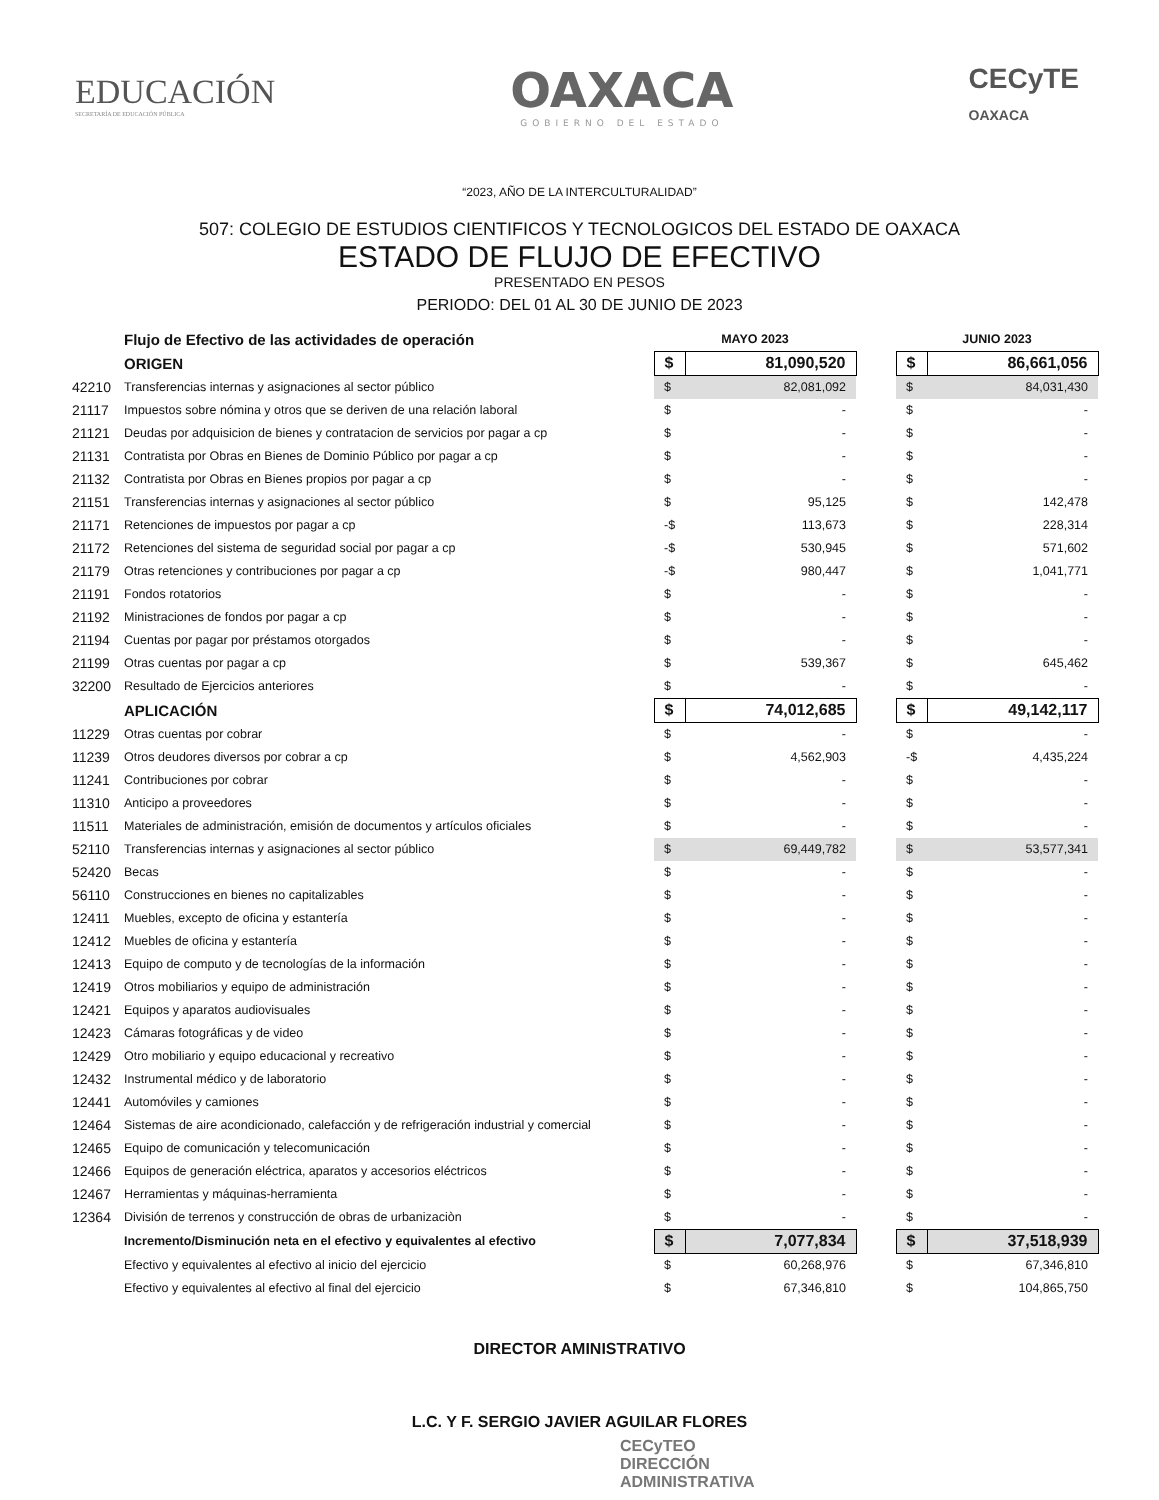EDUCACIÓN
SECRETARÍA DE EDUCACIÓN PÚBLICA
OAXACA
GOBIERNO DEL ESTADO
CECyTE
OAXACA
“2023, AÑO DE LA INTERCULTURALIDAD”
507: COLEGIO DE ESTUDIOS CIENTIFICOS Y TECNOLOGICOS DEL ESTADO DE OAXACA
ESTADO DE FLUJO DE EFECTIVO
PRESENTADO EN PESOS
PERIODO: DEL 01 AL 30 DE JUNIO DE 2023
| | Flujo de Efectivo de las actividades de operación | MAYO 2023 | | | JUNIO 2023 | |
| | ORIGEN | $ | 81,090,520 | | $ | 86,661,056 |
| 42210 | Transferencias internas y asignaciones al sector público | $ | 82,081,092 | | $ | 84,031,430 |
| 21117 | Impuestos sobre nómina y otros que se deriven de una relación laboral | $ | - | | $ | - |
| 21121 | Deudas por adquisicion de bienes y contratacion de servicios por pagar a cp | $ | - | | $ | - |
| 21131 | Contratista por Obras en Bienes de Dominio Público por pagar a cp | $ | - | | $ | - |
| 21132 | Contratista por Obras en Bienes propios por pagar a cp | $ | - | | $ | - |
| 21151 | Transferencias internas y asignaciones al sector público | $ | 95,125 | | $ | 142,478 |
| 21171 | Retenciones de impuestos por pagar a cp | -$ | 113,673 | | $ | 228,314 |
| 21172 | Retenciones del sistema de seguridad social por pagar a cp | -$ | 530,945 | | $ | 571,602 |
| 21179 | Otras retenciones y contribuciones por pagar a cp | -$ | 980,447 | | $ | 1,041,771 |
| 21191 | Fondos rotatorios | $ | - | | $ | - |
| 21192 | Ministraciones de fondos por pagar a cp | $ | - | | $ | - |
| 21194 | Cuentas por pagar por préstamos otorgados | $ | - | | $ | - |
| 21199 | Otras cuentas por pagar a cp | $ | 539,367 | | $ | 645,462 |
| 32200 | Resultado de Ejercicios anteriores | $ | - | | $ | - |
| | APLICACIÓN | $ | 74,012,685 | | $ | 49,142,117 |
| 11229 | Otras cuentas por cobrar | $ | - | | $ | - |
| 11239 | Otros deudores diversos por cobrar a cp | $ | 4,562,903 | | -$ | 4,435,224 |
| 11241 | Contribuciones por cobrar | $ | - | | $ | - |
| 11310 | Anticipo a proveedores | $ | - | | $ | - |
| 11511 | Materiales de administración, emisión de documentos y artículos oficiales | $ | - | | $ | - |
| 52110 | Transferencias internas y asignaciones al sector público | $ | 69,449,782 | | $ | 53,577,341 |
| 52420 | Becas | $ | - | | $ | - |
| 56110 | Construcciones en bienes no capitalizables | $ | - | | $ | - |
| 12411 | Muebles, excepto de oficina y estantería | $ | - | | $ | - |
| 12412 | Muebles de oficina y estantería | $ | - | | $ | - |
| 12413 | Equipo de computo y de tecnologías de la información | $ | - | | $ | - |
| 12419 | Otros mobiliarios y equipo de administración | $ | - | | $ | - |
| 12421 | Equipos y aparatos audiovisuales | $ | - | | $ | - |
| 12423 | Cámaras fotográficas y de video | $ | - | | $ | - |
| 12429 | Otro mobiliario y equipo educacional y recreativo | $ | - | | $ | - |
| 12432 | Instrumental médico y de laboratorio | $ | - | | $ | - |
| 12441 | Automóviles y camiones | $ | - | | $ | - |
| 12464 | Sistemas de aire acondicionado, calefacción y de refrigeración industrial y comercial | $ | - | | $ | - |
| 12465 | Equipo de comunicación y telecomunicación | $ | - | | $ | - |
| 12466 | Equipos de generación eléctrica, aparatos y accesorios eléctricos | $ | - | | $ | - |
| 12467 | Herramientas y máquinas-herramienta | $ | - | | $ | - |
| 12364 | División de terrenos y construcción de obras de urbanizaciòn | $ | - | | $ | - |
| | Incremento/Disminución neta en el efectivo y equivalentes al efectivo | $ | 7,077,834 | | $ | 37,518,939 |
| | Efectivo y equivalentes al efectivo al inicio del ejercicio | $ | 60,268,976 | | $ | 67,346,810 |
| | Efectivo y equivalentes al efectivo al final del ejercicio | $ | 67,346,810 | | $ | 104,865,750 |
DIRECTOR AMINISTRATIVO
L.C. Y F. SERGIO JAVIER AGUILAR FLORES
CECyTEO
DIRECCIÓN
ADMINISTRATIVA